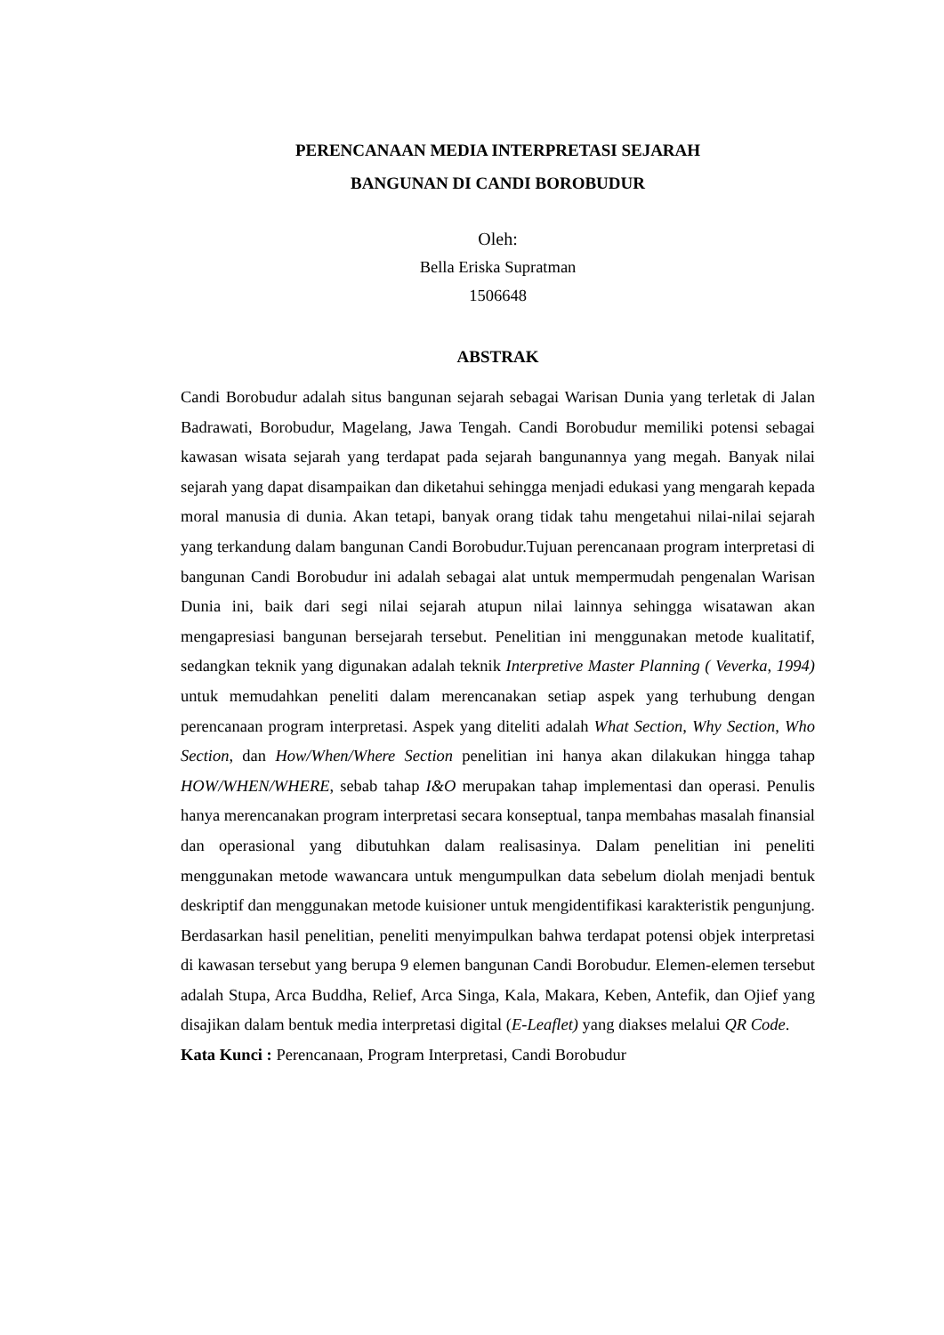PERENCANAAN MEDIA INTERPRETASI SEJARAH
BANGUNAN DI CANDI BOROBUDUR
Oleh:
Bella Eriska Supratman
1506648
ABSTRAK
Candi Borobudur adalah situs bangunan sejarah sebagai Warisan Dunia yang terletak di Jalan Badrawati, Borobudur, Magelang, Jawa Tengah. Candi Borobudur memiliki potensi sebagai kawasan wisata sejarah yang terdapat pada sejarah bangunannya yang megah. Banyak nilai sejarah yang dapat disampaikan dan diketahui sehingga menjadi edukasi yang mengarah kepada moral manusia di dunia. Akan tetapi, banyak orang tidak tahu mengetahui nilai-nilai sejarah yang terkandung dalam bangunan Candi Borobudur.Tujuan perencanaan program interpretasi di bangunan Candi Borobudur ini adalah sebagai alat untuk mempermudah pengenalan Warisan Dunia ini, baik dari segi nilai sejarah atupun nilai lainnya sehingga wisatawan akan mengapresiasi bangunan bersejarah tersebut. Penelitian ini menggunakan metode kualitatif, sedangkan teknik yang digunakan adalah teknik Interpretive Master Planning ( Veverka, 1994) untuk memudahkan peneliti dalam merencanakan setiap aspek yang terhubung dengan perencanaan program interpretasi. Aspek yang diteliti adalah What Section, Why Section, Who Section, dan How/When/Where Section penelitian ini hanya akan dilakukan hingga tahap HOW/WHEN/WHERE, sebab tahap I&O merupakan tahap implementasi dan operasi. Penulis hanya merencanakan program interpretasi secara konseptual, tanpa membahas masalah finansial dan operasional yang dibutuhkan dalam realisasinya. Dalam penelitian ini peneliti menggunakan metode wawancara untuk mengumpulkan data sebelum diolah menjadi bentuk deskriptif dan menggunakan metode kuisioner untuk mengidentifikasi karakteristik pengunjung. Berdasarkan hasil penelitian, peneliti menyimpulkan bahwa terdapat potensi objek interpretasi di kawasan tersebut yang berupa 9 elemen bangunan Candi Borobudur. Elemen-elemen tersebut adalah Stupa, Arca Buddha, Relief, Arca Singa, Kala, Makara, Keben, Antefik, dan Ojief yang disajikan dalam bentuk media interpretasi digital (E-Leaflet) yang diakses melalui QR Code.
Kata Kunci : Perencanaan, Program Interpretasi, Candi Borobudur